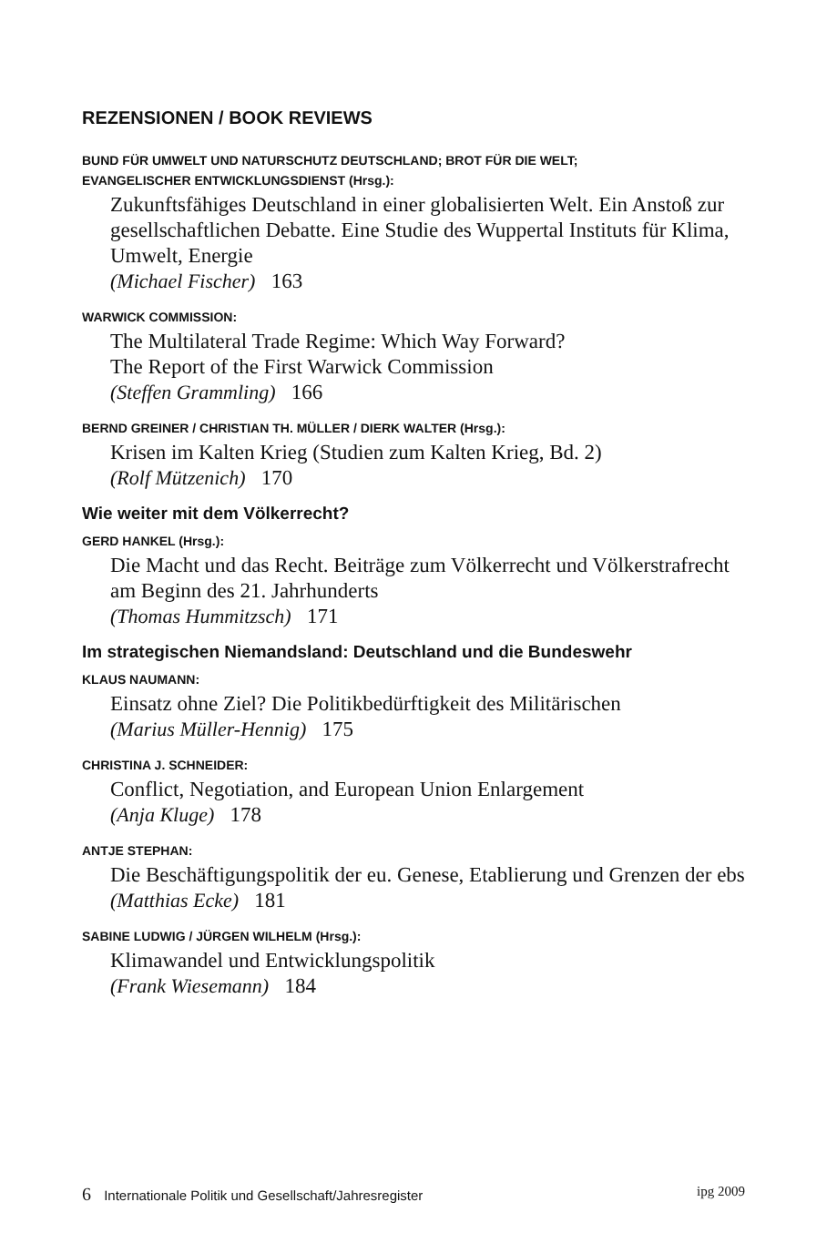REZENSIONEN / BOOK REVIEWS
BUND FÜR UMWELT UND NATURSCHUTZ DEUTSCHLAND; BROT FÜR DIE WELT;
EVANGELISCHER ENTWICKLUNGSDIENST (Hrsg.):
Zukunftsfähiges Deutschland in einer globalisierten Welt. Ein Anstoß zur gesellschaftlichen Debatte. Eine Studie des Wuppertal Instituts für Klima, Umwelt, Energie
(Michael Fischer) 163
WARWICK COMMISSION:
The Multilateral Trade Regime: Which Way Forward?
The Report of the First Warwick Commission
(Steffen Grammling) 166
BERND GREINER / CHRISTIAN TH. MÜLLER / DIERK WALTER (Hrsg.):
Krisen im Kalten Krieg (Studien zum Kalten Krieg, Bd. 2)
(Rolf Mützenich) 170
Wie weiter mit dem Völkerrecht?
GERD HANKEL (Hrsg.):
Die Macht und das Recht. Beiträge zum Völkerrecht und Völkerstrafrecht am Beginn des 21. Jahrhunderts
(Thomas Hummitzsch) 171
Im strategischen Niemandsland: Deutschland und die Bundeswehr
KLAUS NAUMANN:
Einsatz ohne Ziel? Die Politikbedürftigkeit des Militärischen
(Marius Müller-Hennig) 175
CHRISTINA J. SCHNEIDER:
Conflict, Negotiation, and European Union Enlargement
(Anja Kluge) 178
ANTJE STEPHAN:
Die Beschäftigungspolitik der eu. Genese, Etablierung und Grenzen der ebs
(Matthias Ecke) 181
SABINE LUDWIG / JÜRGEN WILHELM (Hrsg.):
Klimawandel und Entwicklungspolitik
(Frank Wiesemann) 184
6 Internationale Politik und Gesellschaft/Jahresregister
ipg 2009